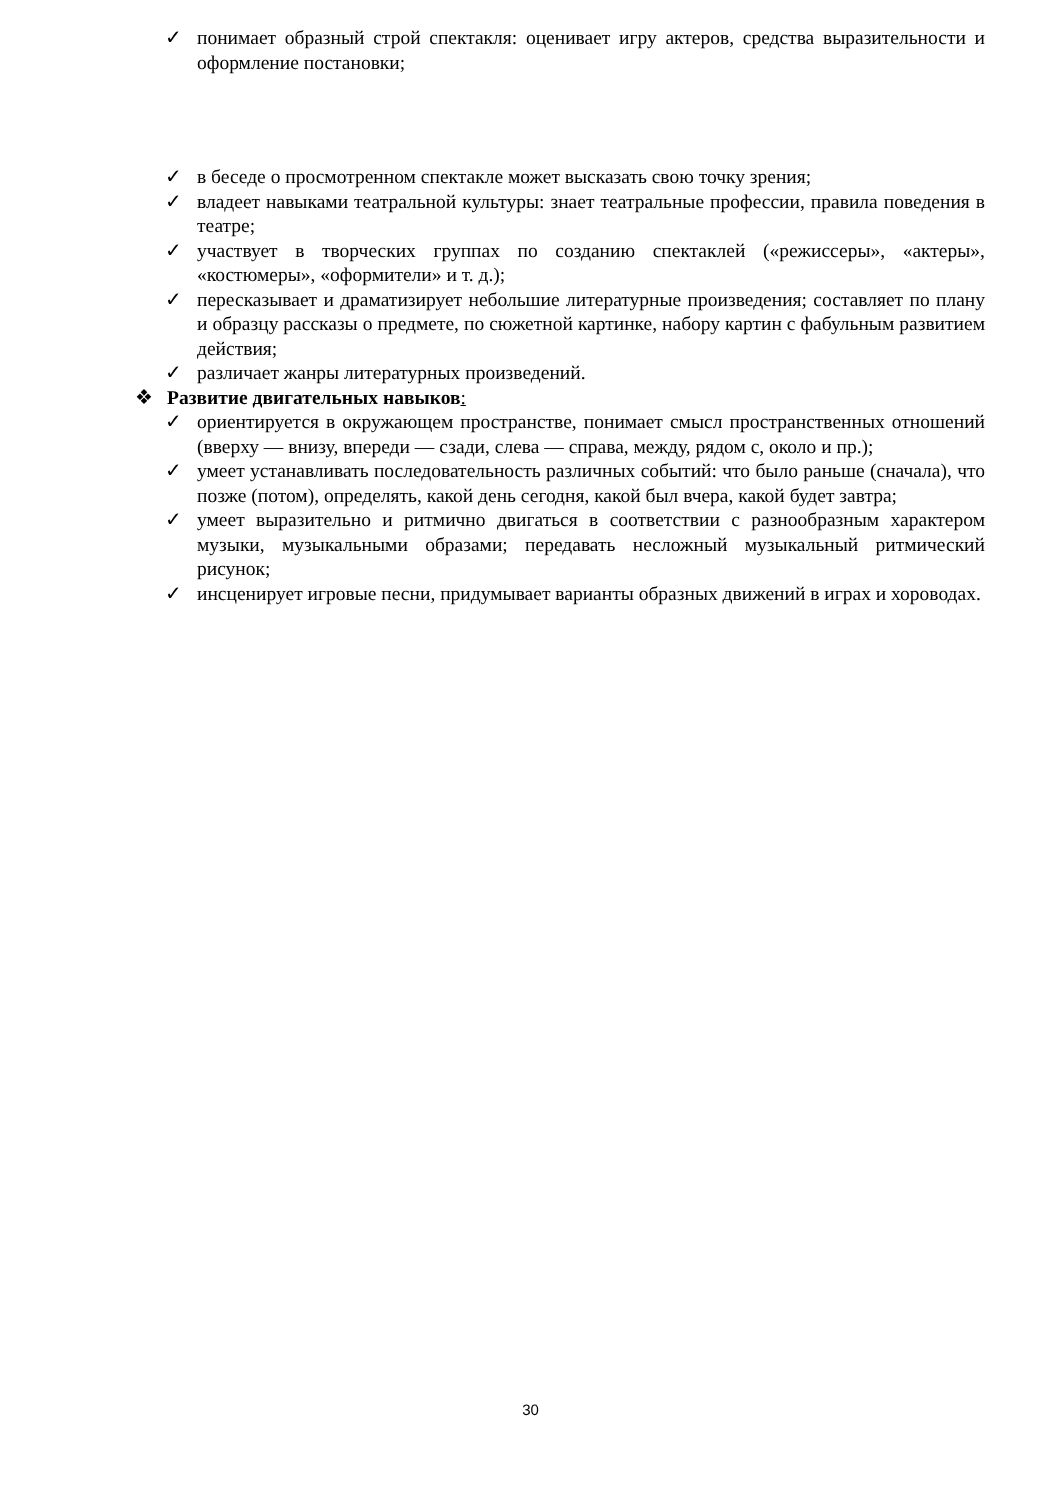✓ понимает образный строй спектакля: оценивает игру актеров, средства выразительности и оформление постановки;
✓ в беседе о просмотренном спектакле может высказать свою точку зрения;
✓ владеет навыками театральной культуры: знает театральные профессии, правила поведения в театре;
✓ участвует в творческих группах по созданию спектаклей («режиссеры», «актеры», «костюмеры», «оформители» и т. д.);
✓ пересказывает и драматизирует небольшие литературные произведения; составляет по плану и образцу рассказы о предмете, по сюжетной картинке, набору картин с фабульным развитием действия;
✓ различает жанры литературных произведений.
❖ Развитие двигательных навыков:
✓ ориентируется в окружающем пространстве, понимает смысл пространственных отношений (вверху — внизу, впереди — сзади, слева — справа, между, рядом с, около и пр.);
✓ умеет устанавливать последовательность различных событий: что было раньше (сначала), что позже (потом), определять, какой день сегодня, какой был вчера, какой будет завтра;
✓ умеет выразительно и ритмично двигаться в соответствии с разнообразным характером музыки, музыкальными образами; передавать несложный музыкальный ритмический рисунок;
✓ инсценирует игровые песни, придумывает варианты образных движений в играх и хороводах.
30